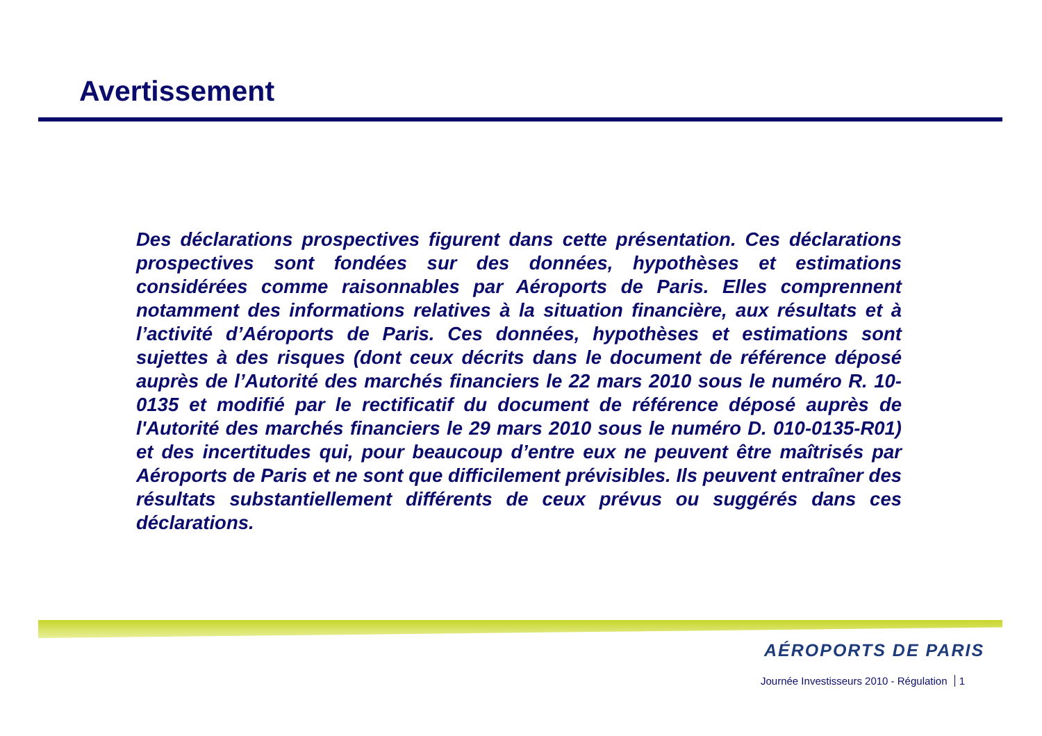Avertissement
Des déclarations prospectives figurent dans cette présentation. Ces déclarations prospectives sont fondées sur des données, hypothèses et estimations considérées comme raisonnables par Aéroports de Paris. Elles comprennent notamment des informations relatives à la situation financière, aux résultats et à l’activité d’Aéroports de Paris. Ces données, hypothèses et estimations sont sujettes à des risques (dont ceux décrits dans le document de référence déposé auprès de l’Autorité des marchés financiers le 22 mars 2010 sous le numéro R. 10-0135 et modifié par le rectificatif du document de référence déposé auprès de l'Autorité des marchés financiers le 29 mars 2010 sous le numéro D. 010-0135-R01) et des incertitudes qui, pour beaucoup d’entre eux ne peuvent être maîtrisés par Aéroports de Paris et ne sont que difficilement prévisibles. Ils peuvent entraîner des résultats substantiellement différents de ceux prévus ou suggérés dans ces déclarations.
AÉROPORTS DE PARIS
Journée Investisseurs 2010 - Régulation 1